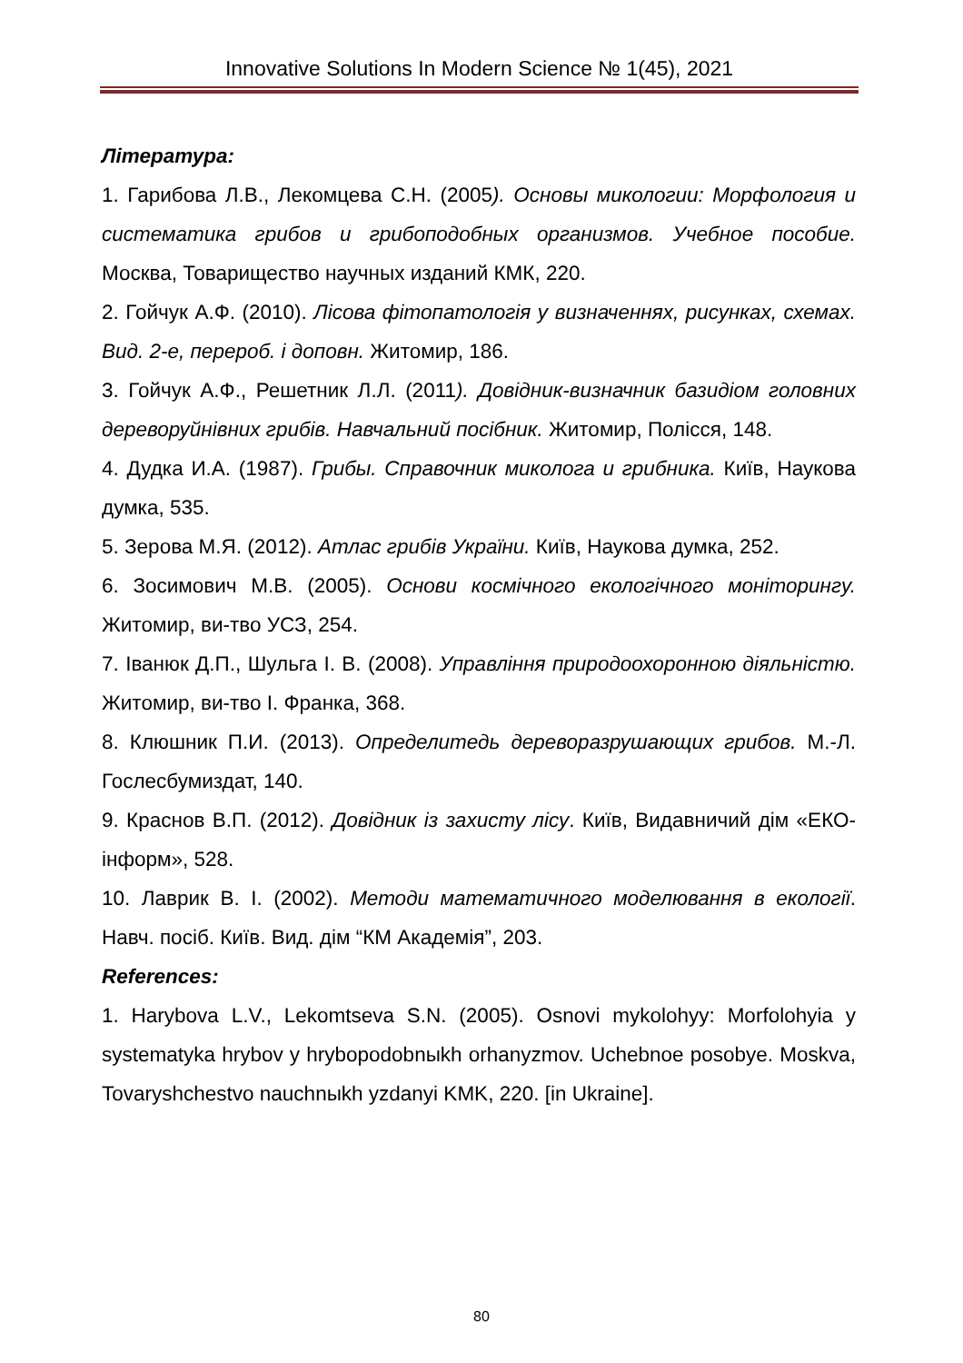Innovative Solutions In Modern Science № 1(45), 2021
Література:
1. Гарибова Л.В., Лекомцева С.Н. (2005). Основы микологии: Морфология и систематика грибов и грибоподобных организмов. Учебное пособие. Москва, Товарищество научных изданий КМК, 220.
2. Гойчук А.Ф. (2010). Лісова фітопатологія у визначеннях, рисунках, схемах. Вид. 2-е, перероб. і доповн. Житомир, 186.
3. Гойчук А.Ф., Решетник Л.Л. (2011). Довідник-визначник базидіом головних дереворуйнівних грибів. Навчальний посібник. Житомир, Полісся, 148.
4. Дудка И.А. (1987). Грибы. Справочник миколога и грибника. Київ, Наукова думка, 535.
5. Зерова М.Я. (2012). Атлас грибів України. Київ, Наукова думка, 252.
6. Зосимович М.В. (2005). Основи космічного екологічного моніторингу. Житомир, ви-тво УСЗ, 254.
7. Іванюк Д.П., Шульга І. В. (2008). Управління природоохоронною діяльністю. Житомир, ви-тво І. Франка, 368.
8. Клюшник П.И. (2013). Определитедь дереворазрушающих грибов. М.-Л. Гослесбумиздат, 140.
9. Краснов В.П. (2012). Довідник із захисту лісу. Київ, Видавничий дім «ЕКО-інформ», 528.
10. Лаврик В. І. (2002). Методи математичного моделювання в екології. Навч. посіб. Київ. Вид. дім “КМ Академія”, 203.
References:
1. Harybova L.V., Lekomtseva S.N. (2005). Osnovi mykolohyy: Morfolohyia y systematyka hrybov y hrybopodobnыkh orhanyzmov. Uchebnoe posobye. Moskva, Tovaryshchestvo nauchnыkh yzdanyi KMK, 220. [in Ukraine].
80